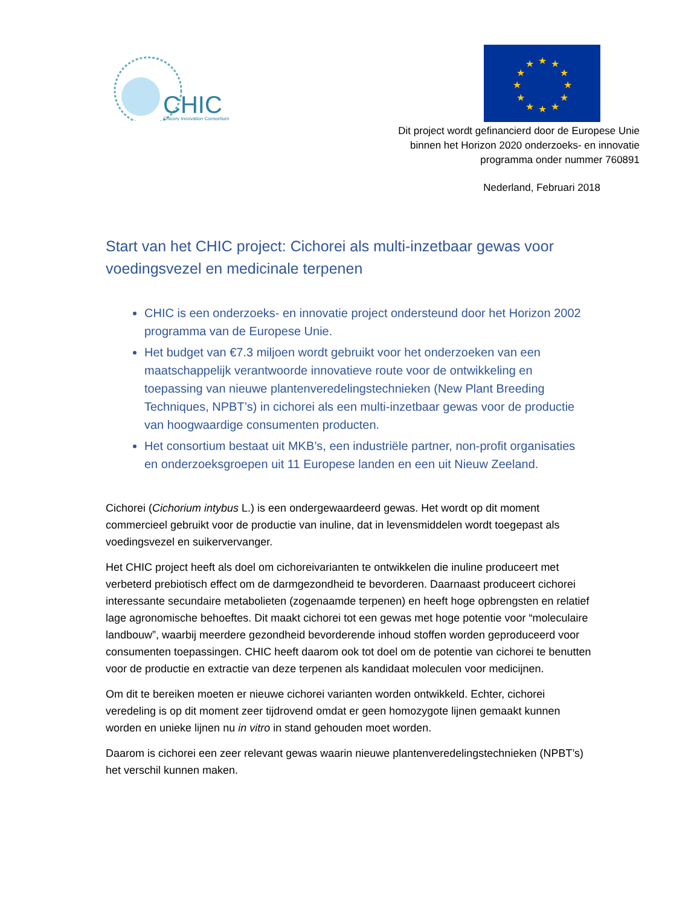CHIC
Chicory Innovation Consortium
★
★
★
★
★
★
★
★
★
★
★
★
Dit project wordt gefinancierd door de Europese Unie
binnen het Horizon 2020 onderzoeks- en innovatie
programma onder nummer 760891
Nederland, Februari 2018
Start van het CHIC project: Cichorei als multi-inzetbaar gewas voor voedingsvezel en medicinale terpenen
CHIC is een onderzoeks- en innovatie project ondersteund door het Horizon 2002 programma van de Europese Unie.
Het budget van €7.3 miljoen wordt gebruikt voor het onderzoeken van een maatschappelijk verantwoorde innovatieve route voor de ontwikkeling en toepassing van nieuwe plantenveredelingstechnieken (New Plant Breeding Techniques, NPBT’s) in cichorei als een multi-inzetbaar gewas voor de productie van hoogwaardige consumenten producten.
Het consortium bestaat uit MKB’s, een industriële partner, non-profit organisaties en onderzoeksgroepen uit 11 Europese landen en een uit Nieuw Zeeland.
Cichorei (Cichorium intybus L.) is een ondergewaardeerd gewas. Het wordt op dit moment commercieel gebruikt voor de productie van inuline, dat in levensmiddelen wordt toegepast als voedingsvezel en suikervervanger.
Het CHIC project heeft als doel om cichoreivarianten te ontwikkelen die inuline produceert met verbeterd prebiotisch effect om de darmgezondheid te bevorderen. Daarnaast produceert cichorei interessante secundaire metabolieten (zogenaamde terpenen) en heeft hoge opbrengsten en relatief lage agronomische behoeftes. Dit maakt cichorei tot een gewas met hoge potentie voor “moleculaire landbouw”, waarbij meerdere gezondheid bevorderende inhoud stoffen worden geproduceerd voor consumenten toepassingen. CHIC heeft daarom ook tot doel om de potentie van cichorei te benutten voor de productie en extractie van deze terpenen als kandidaat moleculen voor medicijnen.
Om dit te bereiken moeten er nieuwe cichorei varianten worden ontwikkeld. Echter, cichorei veredeling is op dit moment zeer tijdrovend omdat er geen homozygote lijnen gemaakt kunnen worden en unieke lijnen nu in vitro in stand gehouden moet worden.
Daarom is cichorei een zeer relevant gewas waarin nieuwe plantenveredelingstechnieken (NPBT’s) het verschil kunnen maken.